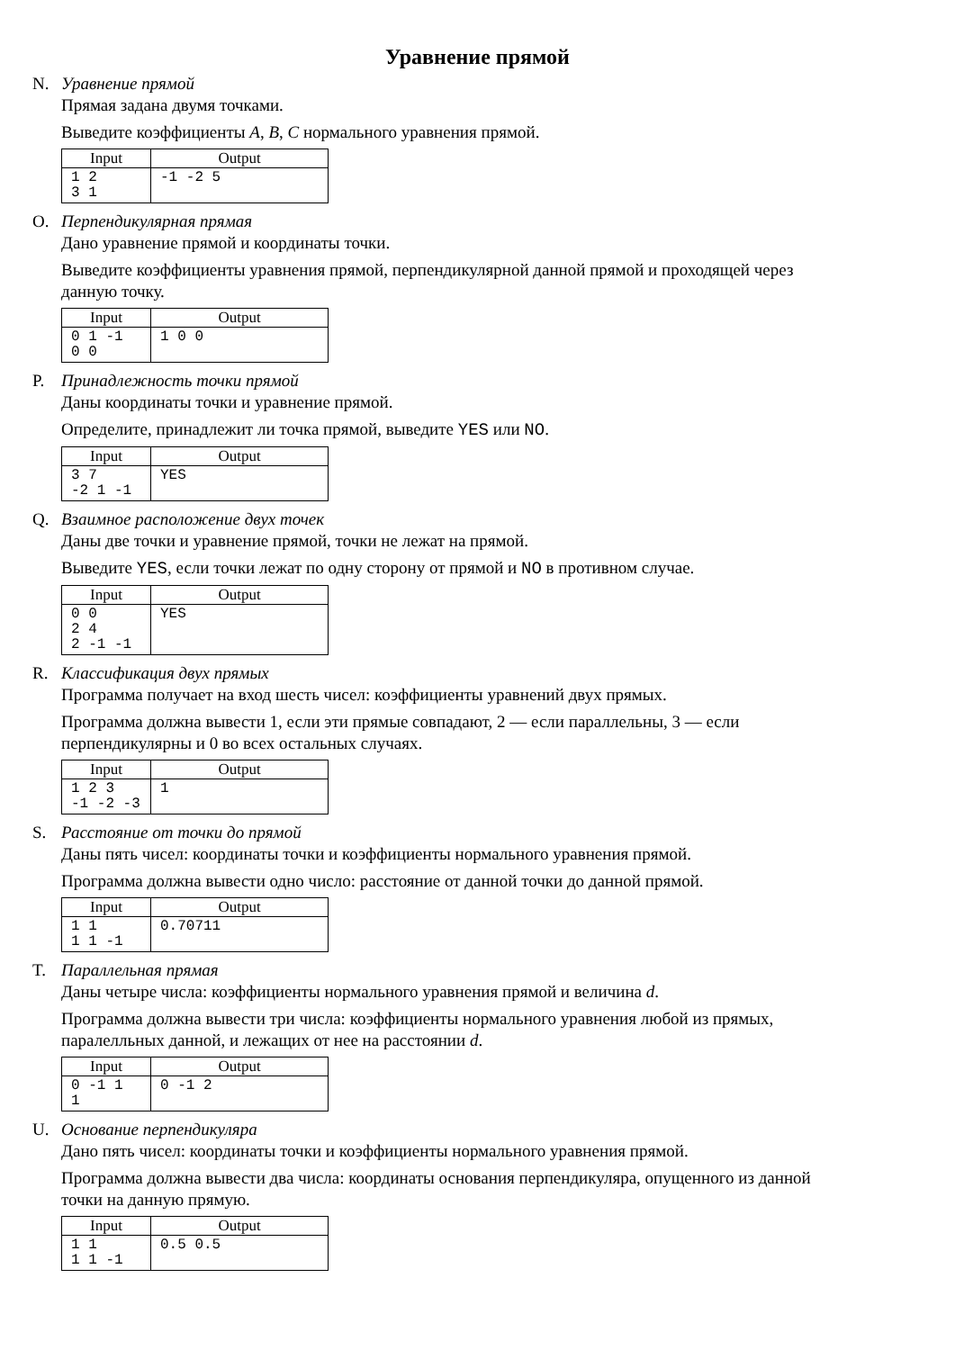Уравнение прямой
N. Уравнение прямой
Прямая задана двумя точками.
Выведите коэффициенты A, B, C нормального уравнения прямой.
| Input | Output |
| --- | --- |
| 1 2 3 1 | -1 -2 5 |
O. Перпендикулярная прямая
Дано уравнение прямой и координаты точки.
Выведите коэффициенты уравнения прямой, перпендикулярной данной прямой и проходящей через данную точку.
| Input | Output |
| --- | --- |
| 0 1 -1 0 0 | 1 0 0 |
P. Принадлежность точки прямой
Даны координаты точки и уравнение прямой.
Определите, принадлежит ли точка прямой, выведите YES или NO.
| Input | Output |
| --- | --- |
| 3 7 -2 1 -1 | YES |
Q. Взаимное расположение двух точек
Даны две точки и уравнение прямой, точки не лежат на прямой.
Выведите YES, если точки лежат по одну сторону от прямой и NO в противном случае.
| Input | Output |
| --- | --- |
| 0 0 2 4 2 -1 -1 | YES |
R. Классификация двух прямых
Программа получает на вход шесть чисел: коэффициенты уравнений двух прямых.
Программа должна вывести 1, если эти прямые совпадают, 2 — если параллельны, 3 — если перпендикулярны и 0 во всех остальных случаях.
| Input | Output |
| --- | --- |
| 1 2 3 -1 -2 -3 | 1 |
S. Расстояние от точки до прямой
Даны пять чисел: координаты точки и коэффициенты нормального уравнения прямой.
Программа должна вывести одно число: расстояние от данной точки до данной прямой.
| Input | Output |
| --- | --- |
| 1 1 1 1 -1 | 0.70711 |
T. Параллельная прямая
Даны четыре числа: коэффициенты нормального уравнения прямой и величина d.
Программа должна вывести три числа: коэффициенты нормального уравнения любой из прямых, паралелльных данной, и лежащих от нее на расстоянии d.
| Input | Output |
| --- | --- |
| 0 -1 1 1 | 0 -1 2 |
U. Основание перпендикуляра
Дано пять чисел: координаты точки и коэффициенты нормального уравнения прямой.
Программа должна вывести два числа: координаты основания перпендикуляра, опущенного из данной точки на данную прямую.
| Input | Output |
| --- | --- |
| 1 1 1 1 -1 | 0.5 0.5 |